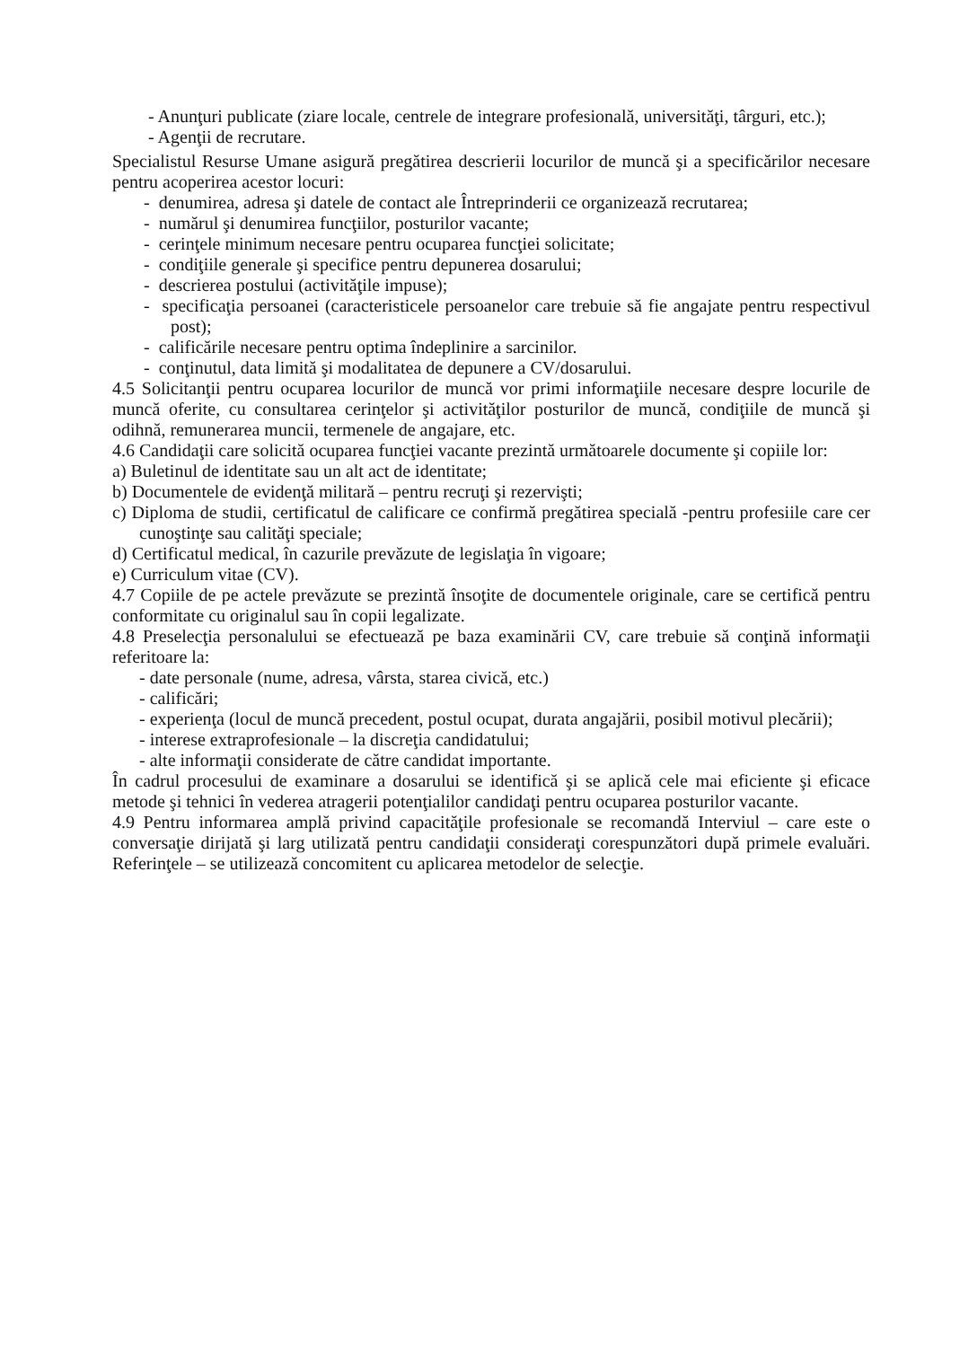- Anunţuri publicate (ziare locale, centrele de integrare profesională, universităţi, târguri, etc.);
- Agenţii de recrutare.
Specialistul Resurse Umane asigură pregătirea descrierii locurilor de muncă şi a specificărilor necesare pentru acoperirea acestor locuri:
- denumirea, adresa şi datele de contact ale Întreprinderii ce organizează recrutarea;
- numărul şi denumirea funcţiilor, posturilor vacante;
- cerinţele minimum necesare pentru ocuparea funcţiei solicitate;
- condiţiile generale şi specifice pentru depunerea dosarului;
- descrierea postului (activităţile impuse);
- specificaţia persoanei (caracteristicele persoanelor care trebuie să fie angajate pentru respectivul post);
- calificările necesare pentru optima îndeplinire a sarcinilor.
- conţinutul, data limită şi modalitatea de depunere a CV/dosarului.
4.5 Solicitanţii pentru ocuparea locurilor de muncă vor primi informaţiile necesare despre locurile de muncă oferite, cu consultarea cerinţelor şi activităţilor posturilor de muncă, condiţiile de muncă şi odihnă, remunerarea muncii, termenele de angajare, etc.
4.6 Candidaţii care solicită ocuparea funcţiei vacante prezintă următoarele documente şi copiile lor:
a) Buletinul de identitate sau un alt act de identitate;
b) Documentele de evidenţă militară – pentru recruţi şi rezervişti;
c) Diploma de studii, certificatul de calificare ce confirmă pregătirea specială -pentru profesiile care cer cunoştinţe sau calităţi speciale;
d) Certificatul medical, în cazurile prevăzute de legislaţia în vigoare;
e) Curriculum vitae (CV).
4.7 Copiile de pe actele prevăzute se prezintă însoţite de documentele originale, care se certifică pentru conformitate cu originalul sau în copii legalizate.
4.8 Preselecţia personalului se efectuează pe baza examinării CV, care trebuie să conţină informaţii referitoare la:
- date personale (nume, adresa, vârsta, starea civică, etc.)
- calificări;
- experienţa (locul de muncă precedent, postul ocupat, durata angajării, posibil motivul plecării);
- interese extraprofesionale – la discreţia candidatului;
- alte informaţii considerate de către candidat importante.
În cadrul procesului de examinare a dosarului se identifică şi se aplică cele mai eficiente şi eficace metode şi tehnici în vederea atragerii potenţialilor candidaţi pentru ocuparea posturilor vacante.
4.9 Pentru informarea amplă privind capacităţile profesionale se recomandă Interviul – care este o conversaţie dirijată şi larg utilizată pentru candidaţii consideraţi corespunzători după primele evaluări. Referinţele – se utilizează concomitent cu aplicarea metodelor de selecţie.